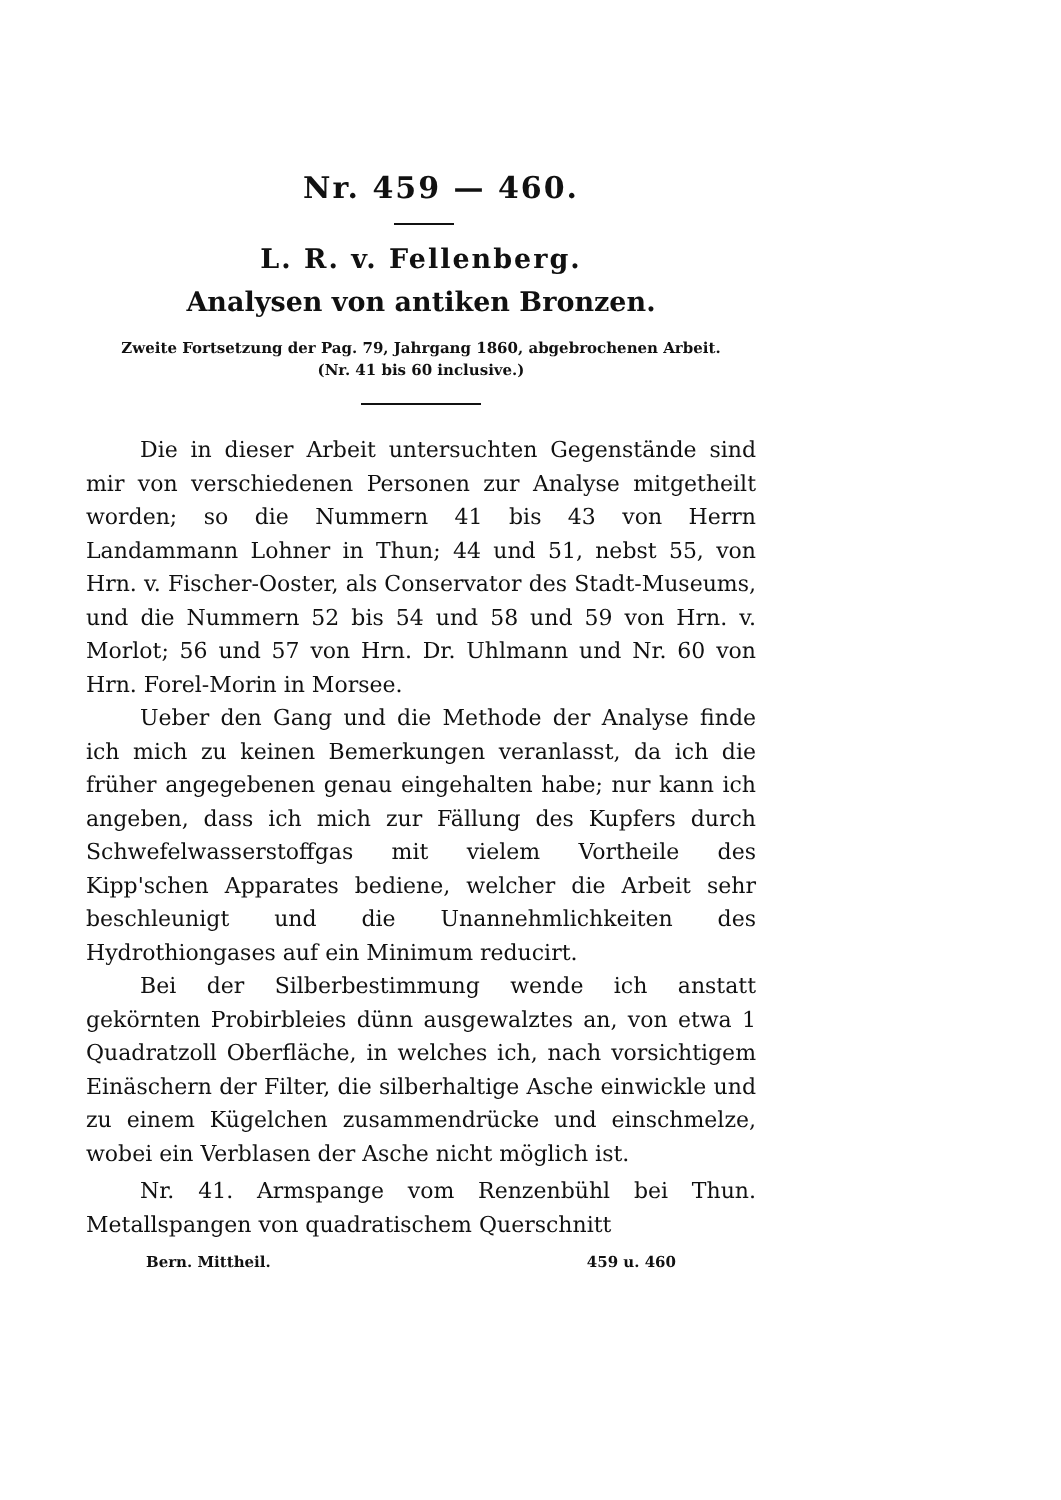Nr. 459 — 460.
L. R. v. Fellenberg.
Analysen von antiken Bronzen.
Zweite Fortsetzung der Pag. 79, Jahrgang 1860, abgebrochenen Arbeit.
(Nr. 41 bis 60 inclusive.)
Die in dieser Arbeit untersuchten Gegenstände sind mir von verschiedenen Personen zur Analyse mitgetheilt worden; so die Nummern 41 bis 43 von Herrn Landammann Lohner in Thun; 44 und 51, nebst 55, von Hrn. v. Fischer-Ooster, als Conservator des Stadt-Museums, und die Nummern 52 bis 54 und 58 und 59 von Hrn. v. Morlot; 56 und 57 von Hrn. Dr. Uhlmann und Nr. 60 von Hrn. Forel-Morin in Morsee.
Ueber den Gang und die Methode der Analyse finde ich mich zu keinen Bemerkungen veranlasst, da ich die früher angegebenen genau eingehalten habe; nur kann ich angeben, dass ich mich zur Fällung des Kupfers durch Schwefelwasserstoffgas mit vielem Vortheile des Kipp'schen Apparates bediene, welcher die Arbeit sehr beschleunigt und die Unannehmlichkeiten des Hydrothiongases auf ein Minimum reducirt.
Bei der Silberbestimmung wende ich anstatt gekörnten Probirbleies dünn ausgewalztes an, von etwa 1 Quadratzoll Oberfläche, in welches ich, nach vorsichtigem Einäschern der Filter, die silberhaltige Asche einwickle und zu einem Kügelchen zusammendrücke und einschmelze, wobei ein Verblasen der Asche nicht möglich ist.
Nr. 41. Armspange vom Renzenbühl bei Thun. Metallspangen von quadratischem Querschnitt
Bern. Mittheil. 459 u. 460